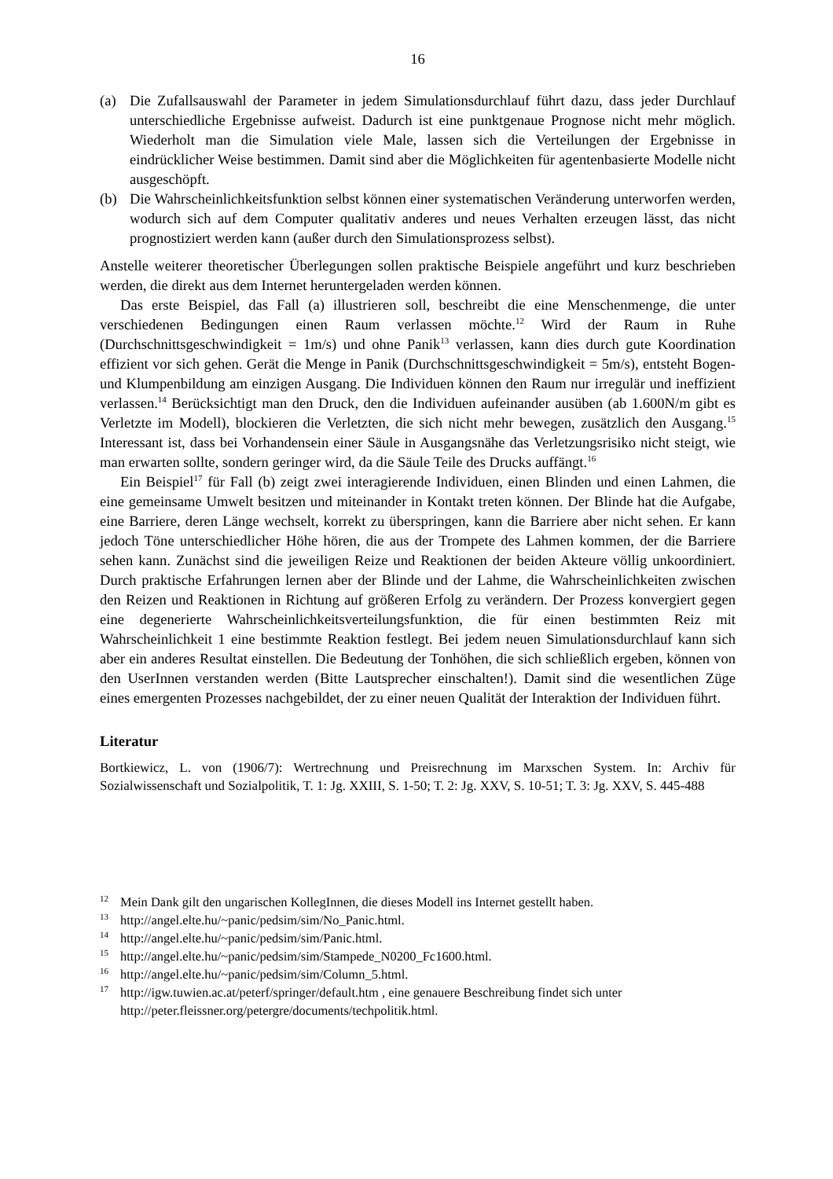16
(a) Die Zufallsauswahl der Parameter in jedem Simulationsdurchlauf führt dazu, dass jeder Durchlauf unterschiedliche Ergebnisse aufweist. Dadurch ist eine punktgenaue Prognose nicht mehr möglich. Wiederholt man die Simulation viele Male, lassen sich die Verteilungen der Ergebnisse in eindrücklicher Weise bestimmen. Damit sind aber die Möglichkeiten für agentenbasierte Modelle nicht ausgeschöpft.
(b) Die Wahrscheinlichkeitsfunktion selbst können einer systematischen Veränderung unterworfen werden, wodurch sich auf dem Computer qualitativ anderes und neues Verhalten erzeugen lässt, das nicht prognostiziert werden kann (außer durch den Simulationsprozess selbst).
Anstelle weiterer theoretischer Überlegungen sollen praktische Beispiele angeführt und kurz beschrieben werden, die direkt aus dem Internet heruntergeladen werden können.
Das erste Beispiel, das Fall (a) illustrieren soll, beschreibt die eine Menschenmenge, die unter verschiedenen Bedingungen einen Raum verlassen möchte.<sup>12</sup> Wird der Raum in Ruhe (Durchschnittsgeschwindigkeit = 1m/s) und ohne Panik<sup>13</sup> verlassen, kann dies durch gute Koordination effizient vor sich gehen. Gerät die Menge in Panik (Durchschnittsgeschwindigkeit = 5m/s), entsteht Bogen- und Klumpenbildung am einzigen Ausgang. Die Individuen können den Raum nur irregulär und ineffizient verlassen.<sup>14</sup> Berücksichtigt man den Druck, den die Individuen aufeinander ausüben (ab 1.600N/m gibt es Verletzte im Modell), blockieren die Verletzten, die sich nicht mehr bewegen, zusätzlich den Ausgang.<sup>15</sup> Interessant ist, dass bei Vorhandensein einer Säule in Ausgangsnähe das Verletzungsrisiko nicht steigt, wie man erwarten sollte, sondern geringer wird, da die Säule Teile des Drucks auffängt.<sup>16</sup>
Ein Beispiel<sup>17</sup> für Fall (b) zeigt zwei interagierende Individuen, einen Blinden und einen Lahmen, die eine gemeinsame Umwelt besitzen und miteinander in Kontakt treten können. Der Blinde hat die Aufgabe, eine Barriere, deren Länge wechselt, korrekt zu überspringen, kann die Barriere aber nicht sehen. Er kann jedoch Töne unterschiedlicher Höhe hören, die aus der Trompete des Lahmen kommen, der die Barriere sehen kann. Zunächst sind die jeweiligen Reize und Reaktionen der beiden Akteure völlig unkoordiniert. Durch praktische Erfahrungen lernen aber der Blinde und der Lahme, die Wahrscheinlichkeiten zwischen den Reizen und Reaktionen in Richtung auf größeren Erfolg zu verändern. Der Prozess konvergiert gegen eine degenerierte Wahrscheinlichkeitsverteilungsfunktion, die für einen bestimmten Reiz mit Wahrscheinlichkeit 1 eine bestimmte Reaktion festlegt. Bei jedem neuen Simulationsdurchlauf kann sich aber ein anderes Resultat einstellen. Die Bedeutung der Tonhöhen, die sich schließlich ergeben, können von den UserInnen verstanden werden (Bitte Lautsprecher einschalten!). Damit sind die wesentlichen Züge eines emergenten Prozesses nachgebildet, der zu einer neuen Qualität der Interaktion der Individuen führt.
Literatur
Bortkiewicz, L. von (1906/7): Wertrechnung und Preisrechnung im Marxschen System. In: Archiv für Sozialwissenschaft und Sozialpolitik, T. 1: Jg. XXIII, S. 1-50; T. 2: Jg. XXV, S. 10-51; T. 3: Jg. XXV, S. 445-488
<sup>12</sup> Mein Dank gilt den ungarischen KollegInnen, die dieses Modell ins Internet gestellt haben.
<sup>13</sup> http://angel.elte.hu/~panic/pedsim/sim/No_Panic.html.
<sup>14</sup> http://angel.elte.hu/~panic/pedsim/sim/Panic.html.
<sup>15</sup> http://angel.elte.hu/~panic/pedsim/sim/Stampede_N0200_Fc1600.html.
<sup>16</sup> http://angel.elte.hu/~panic/pedsim/sim/Column_5.html.
<sup>17</sup> http://igw.tuwien.ac.at/peterf/springer/default.htm , eine genauere Beschreibung findet sich unter http://peter.fleissner.org/petergre/documents/techpolitik.html.